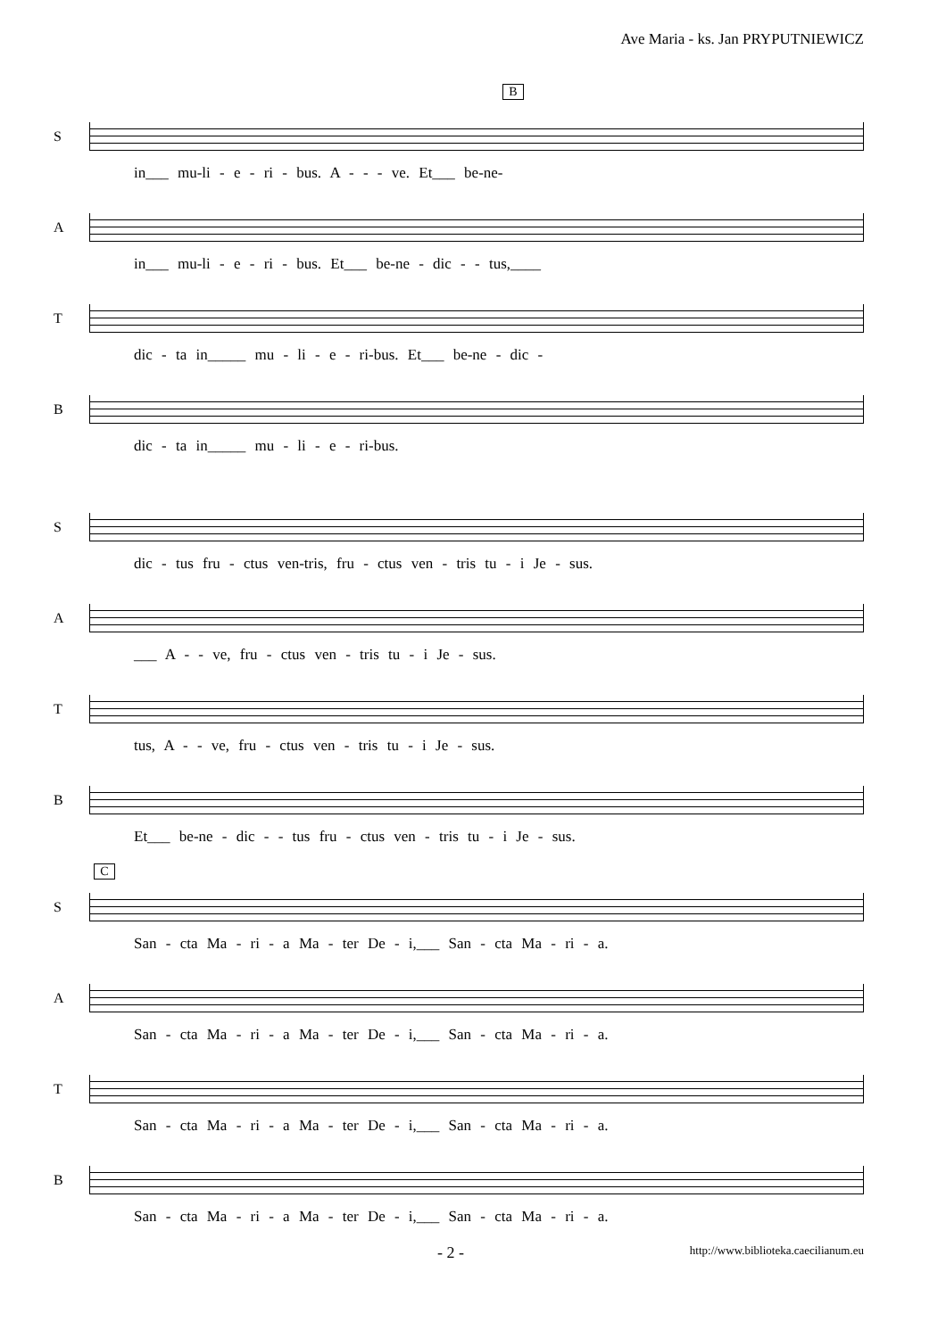Ave Maria - ks. Jan PRYPUTNIEWICZ
B
S
in___ mu-li - e - ri - bus. A - - - ve. Et___ be-ne-
A
in___ mu-li - e - ri - bus. Et___ be-ne - dic - - tus,____
T
dic - ta in_____ mu - li - e - ri-bus. Et___ be-ne - dic -
B
dic - ta in_____ mu - li - e - ri-bus.
S
dic - tus fru - ctus ven-tris, fru - ctus ven - tris tu - i Je - sus.
A
___ A - - ve, fru - ctus ven - tris tu - i Je - sus.
T
tus, A - - ve, fru - ctus ven - tris tu - i Je - sus.
B
Et___ be-ne - dic - - tus fru - ctus ven - tris tu - i Je - sus.
C
S
San - cta Ma - ri - a Ma - ter De - i,___ San - cta Ma - ri - a.
A
San - cta Ma - ri - a Ma - ter De - i,___ San - cta Ma - ri - a.
T
San - cta Ma - ri - a Ma - ter De - i,___ San - cta Ma - ri - a.
B
San - cta Ma - ri - a Ma - ter De - i,___ San - cta Ma - ri - a.
- 2 - http://www.biblioteka.caecilianum.eu